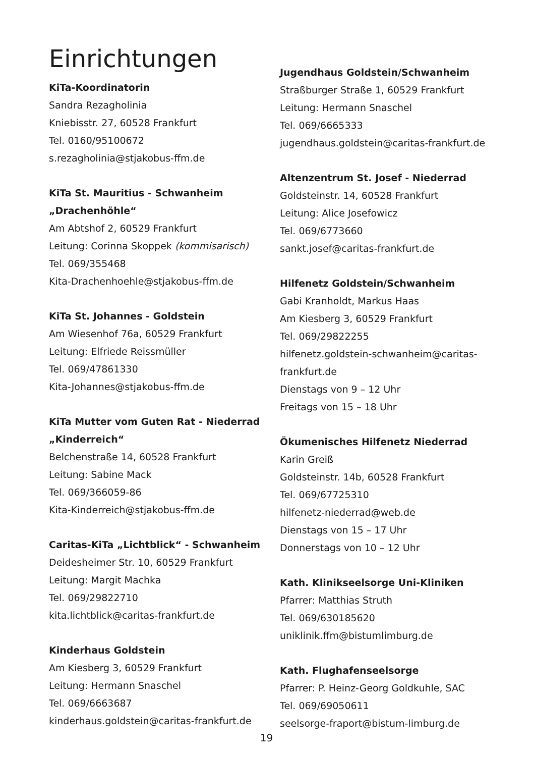Einrichtungen
KiTa-Koordinatorin
Sandra Rezagholinia
Kniebisstr. 27, 60528 Frankfurt
Tel. 0160/95100672
s.rezagholinia@stjakobus-ffm.de
KiTa St. Mauritius - Schwanheim „Drachenhöhle“Am Abtshof 2, 60529 Frankfurt
Leitung: Corinna Skoppek (kommisarisch)
Tel. 069/355468
Kita-Drachenhoehle@stjakobus-ffm.de
KiTa St. Johannes - Goldstein
Am Wiesenhof 76a, 60529 Frankfurt
Leitung: Elfriede Reissmüller
Tel. 069/47861330
Kita-Johannes@stjakobus-ffm.de
KiTa Mutter vom Guten Rat - Niederrad „Kinderreich“Belchenstraße 14, 60528 Frankfurt
Leitung: Sabine Mack
Tel. 069/366059-86
Kita-Kinderreich@stjakobus-ffm.de
Caritas-KiTa „Lichtblick“ - Schwanheim
Deidesheimer Str. 10, 60529 Frankfurt
Leitung: Margit Machka
Tel. 069/29822710
kita.lichtblick@caritas-frankfurt.de
Kinderhaus Goldstein
Am Kiesberg 3, 60529 Frankfurt
Leitung: Hermann Snaschel
Tel. 069/6663687
kinderhaus.goldstein@caritas-frankfurt.de
Jugendhaus Goldstein/Schwanheim
Straßburger Straße 1, 60529 Frankfurt
Leitung: Hermann Snaschel
Tel. 069/6665333
jugendhaus.goldstein@caritas-frankfurt.de
Altenzentrum St. Josef - Niederrad
Goldsteinstr. 14, 60528 Frankfurt
Leitung: Alice Josefowicz
Tel. 069/6773660
sankt.josef@caritas-frankfurt.de
Hilfenetz Goldstein/Schwanheim
Gabi Kranholdt, Markus Haas
Am Kiesberg 3, 60529 Frankfurt
Tel. 069/29822255
hilfenetz.goldstein-schwanheim@caritas-frankfurt.de
Dienstags von 9 – 12 Uhr
Freitags von 15 – 18 Uhr
Ökumenisches Hilfenetz Niederrad
Karin Greiß
Goldsteinstr. 14b, 60528 Frankfurt
Tel. 069/67725310
hilfenetz-niederrad@web.de
Dienstags von 15 – 17 Uhr
Donnerstags von 10 – 12 Uhr
Kath. Klinikseelsorge Uni-Kliniken
Pfarrer: Matthias Struth
Tel. 069/630185620
uniklinik.ffm@bistumlimburg.de
Kath. Flughafenseelsorge
Pfarrer: P. Heinz-Georg Goldkuhle, SAC
Tel. 069/69050611
seelsorge-fraport@bistum-limburg.de
19